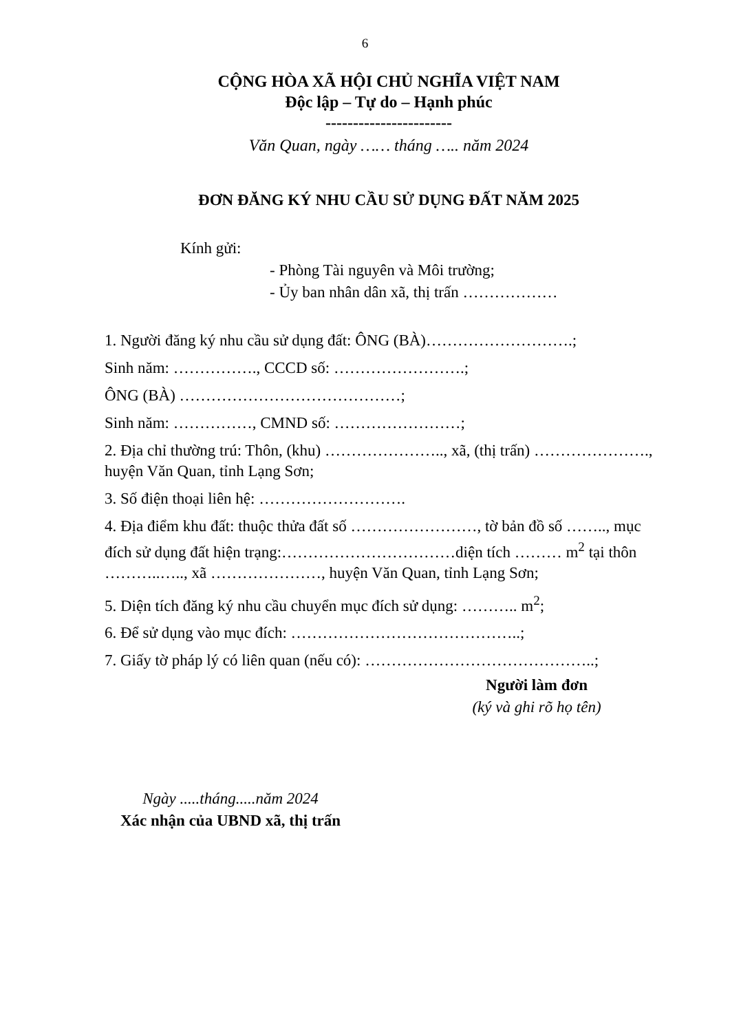6
CỘNG HÒA XÃ HỘI CHỦ NGHĨA VIỆT NAM
Độc lập – Tự do – Hạnh phúc
-----------------------
Văn Quan, ngày …… tháng ….. năm 2024
ĐƠN ĐĂNG KÝ NHU CẦU SỬ DỤNG ĐẤT NĂM 2025
Kính gửi:
- Phòng Tài nguyên và Môi trường;
- Ủy ban nhân dân xã, thị trấn ………………
1. Người đăng ký nhu cầu sử dụng đất: ÔNG (BÀ)……………………….;
Sinh năm: ……………., CCCD số: …………………….;
ÔNG (BÀ) ……………………………………;
Sinh năm: ……………, CMND số: ……………………;
2. Địa chỉ thường trú: Thôn, (khu) ………………….., xã, (thị trấn) …………………., huyện Văn Quan, tỉnh Lạng Sơn;
3. Số điện thoại liên hệ: ……………………….
4. Địa điểm khu đất: thuộc thửa đất số ……………………, tờ bản đồ số …….., mục đích sử dụng đất hiện trạng:……………………………diện tích ……… m<sup>2</sup> tại thôn ………..….., xã …………………, huyện Văn Quan, tỉnh Lạng Sơn;
5. Diện tích đăng ký nhu cầu chuyển mục đích sử dụng: ……….. m<sup>2</sup>;
6. Để sử dụng vào mục đích: ……………………………………..;
7. Giấy tờ pháp lý có liên quan (nếu có): ……………………………………..;
Người làm đơn
(ký và ghi rõ họ tên)
Ngày .....tháng.....năm 2024
Xác nhận của UBND xã, thị trấn